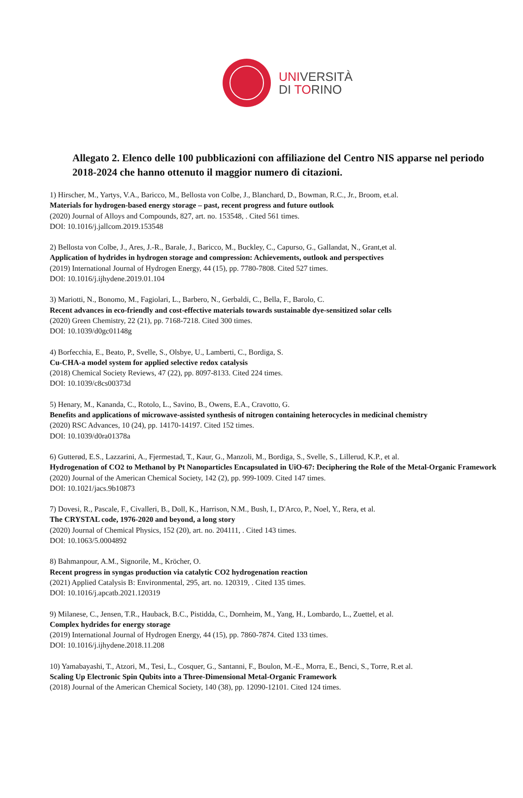UNIVERSITÀ
DI TORINO
Allegato 2. Elenco delle 100 pubblicazioni con affiliazione del Centro NIS apparse nel periodo 2018-2024 che hanno ottenuto il maggior numero di citazioni.
1) Hirscher, M., Yartys, V.A., Baricco, M., Bellosta von Colbe, J., Blanchard, D., Bowman, R.C., Jr., Broom, et.al.
Materials for hydrogen-based energy storage – past, recent progress and future outlook
(2020) Journal of Alloys and Compounds, 827, art. no. 153548, . Cited 561 times.
DOI: 10.1016/j.jallcom.2019.153548
2) Bellosta von Colbe, J., Ares, J.-R., Barale, J., Baricco, M., Buckley, C., Capurso, G., Gallandat, N., Grant,et al.
Application of hydrides in hydrogen storage and compression: Achievements, outlook and perspectives
(2019) International Journal of Hydrogen Energy, 44 (15), pp. 7780-7808. Cited 527 times.
DOI: 10.1016/j.ijhydene.2019.01.104
3) Mariotti, N., Bonomo, M., Fagiolari, L., Barbero, N., Gerbaldi, C., Bella, F., Barolo, C.
Recent advances in eco-friendly and cost-effective materials towards sustainable dye-sensitized solar cells
(2020) Green Chemistry, 22 (21), pp. 7168-7218. Cited 300 times.
DOI: 10.1039/d0gc01148g
4) Borfecchia, E., Beato, P., Svelle, S., Olsbye, U., Lamberti, C., Bordiga, S.
Cu-CHA-a model system for applied selective redox catalysis
(2018) Chemical Society Reviews, 47 (22), pp. 8097-8133. Cited 224 times.
DOI: 10.1039/c8cs00373d
5) Henary, M., Kananda, C., Rotolo, L., Savino, B., Owens, E.A., Cravotto, G.
Benefits and applications of microwave-assisted synthesis of nitrogen containing heterocycles in medicinal chemistry
(2020) RSC Advances, 10 (24), pp. 14170-14197. Cited 152 times.
DOI: 10.1039/d0ra01378a
6) Gutterød, E.S., Lazzarini, A., Fjermestad, T., Kaur, G., Manzoli, M., Bordiga, S., Svelle, S., Lillerud, K.P., et al.
Hydrogenation of CO2 to Methanol by Pt Nanoparticles Encapsulated in UiO-67: Deciphering the Role of the Metal-Organic Framework
(2020) Journal of the American Chemical Society, 142 (2), pp. 999-1009. Cited 147 times.
DOI: 10.1021/jacs.9b10873
7) Dovesi, R., Pascale, F., Civalleri, B., Doll, K., Harrison, N.M., Bush, I., D'Arco, P., Noel, Y., Rera, et al.
The CRYSTAL code, 1976-2020 and beyond, a long story
(2020) Journal of Chemical Physics, 152 (20), art. no. 204111, . Cited 143 times.
DOI: 10.1063/5.0004892
8) Bahmanpour, A.M., Signorile, M., Kröcher, O.
Recent progress in syngas production via catalytic CO2 hydrogenation reaction
(2021) Applied Catalysis B: Environmental, 295, art. no. 120319, . Cited 135 times.
DOI: 10.1016/j.apcatb.2021.120319
9) Milanese, C., Jensen, T.R., Hauback, B.C., Pistidda, C., Dornheim, M., Yang, H., Lombardo, L., Zuettel, et al.
Complex hydrides for energy storage
(2019) International Journal of Hydrogen Energy, 44 (15), pp. 7860-7874. Cited 133 times.
DOI: 10.1016/j.ijhydene.2018.11.208
10) Yamabayashi, T., Atzori, M., Tesi, L., Cosquer, G., Santanni, F., Boulon, M.-E., Morra, E., Benci, S., Torre, R.et al.
Scaling Up Electronic Spin Qubits into a Three-Dimensional Metal-Organic Framework
(2018) Journal of the American Chemical Society, 140 (38), pp. 12090-12101. Cited 124 times.